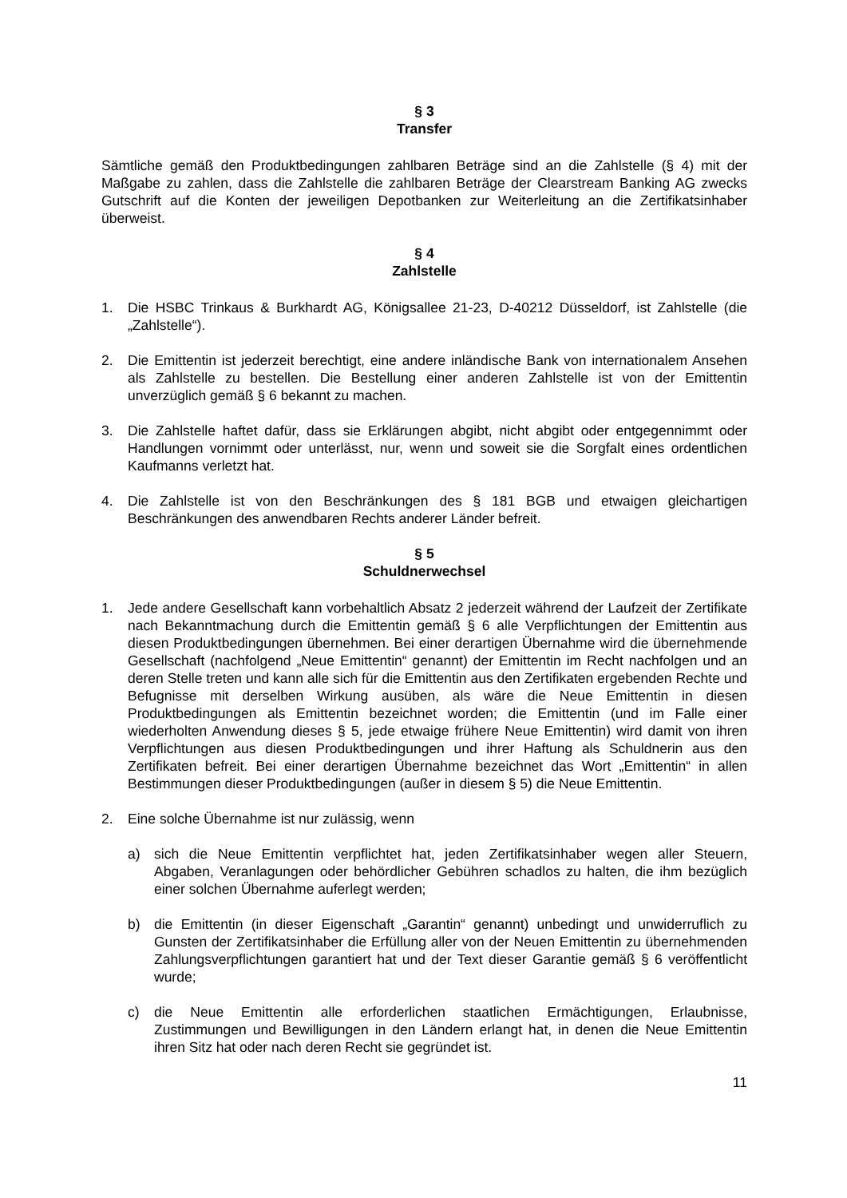§ 3
Transfer
Sämtliche gemäß den Produktbedingungen zahlbaren Beträge sind an die Zahlstelle (§ 4) mit der Maßgabe zu zahlen, dass die Zahlstelle die zahlbaren Beträge der Clearstream Banking AG zwecks Gutschrift auf die Konten der jeweiligen Depotbanken zur Weiterleitung an die Zertifikatsinhaber überweist.
§ 4
Zahlstelle
1. Die HSBC Trinkaus & Burkhardt AG, Königsallee 21-23, D-40212 Düsseldorf, ist Zahlstelle (die „Zahlstelle“).
2. Die Emittentin ist jederzeit berechtigt, eine andere inländische Bank von internationalem Ansehen als Zahlstelle zu bestellen. Die Bestellung einer anderen Zahlstelle ist von der Emittentin unverzüglich gemäß § 6 bekannt zu machen.
3. Die Zahlstelle haftet dafür, dass sie Erklärungen abgibt, nicht abgibt oder entgegennimmt oder Handlungen vornimmt oder unterlässt, nur, wenn und soweit sie die Sorgfalt eines ordentlichen Kaufmanns verletzt hat.
4. Die Zahlstelle ist von den Beschränkungen des § 181 BGB und etwaigen gleichartigen Beschränkungen des anwendbaren Rechts anderer Länder befreit.
§ 5
Schuldnerwechsel
1. Jede andere Gesellschaft kann vorbehaltlich Absatz 2 jederzeit während der Laufzeit der Zertifikate nach Bekanntmachung durch die Emittentin gemäß § 6 alle Verpflichtungen der Emittentin aus diesen Produktbedingungen übernehmen. Bei einer derartigen Übernahme wird die übernehmende Gesellschaft (nachfolgend „Neue Emittentin“ genannt) der Emittentin im Recht nachfolgen und an deren Stelle treten und kann alle sich für die Emittentin aus den Zertifikaten ergebenden Rechte und Befugnisse mit derselben Wirkung ausüben, als wäre die Neue Emittentin in diesen Produktbedingungen als Emittentin bezeichnet worden; die Emittentin (und im Falle einer wiederholten Anwendung dieses § 5, jede etwaige frühere Neue Emittentin) wird damit von ihren Verpflichtungen aus diesen Produktbedingungen und ihrer Haftung als Schuldnerin aus den Zertifikaten befreit. Bei einer derartigen Übernahme bezeichnet das Wort „Emittentin“ in allen Bestimmungen dieser Produktbedingungen (außer in diesem § 5) die Neue Emittentin.
2. Eine solche Übernahme ist nur zulässig, wenn
a) sich die Neue Emittentin verpflichtet hat, jeden Zertifikatsinhaber wegen aller Steuern, Abgaben, Veranlagungen oder behördlicher Gebühren schadlos zu halten, die ihm bezüglich einer solchen Übernahme auferlegt werden;
b) die Emittentin (in dieser Eigenschaft „Garantin“ genannt) unbedingt und unwiderruflich zu Gunsten der Zertifikatsinhaber die Erfüllung aller von der Neuen Emittentin zu übernehmenden Zahlungsverpflichtungen garantiert hat und der Text dieser Garantie gemäß § 6 veröffentlicht wurde;
c) die Neue Emittentin alle erforderlichen staatlichen Ermächtigungen, Erlaubnisse, Zustimmungen und Bewilligungen in den Ländern erlangt hat, in denen die Neue Emittentin ihren Sitz hat oder nach deren Recht sie gegründet ist.
11